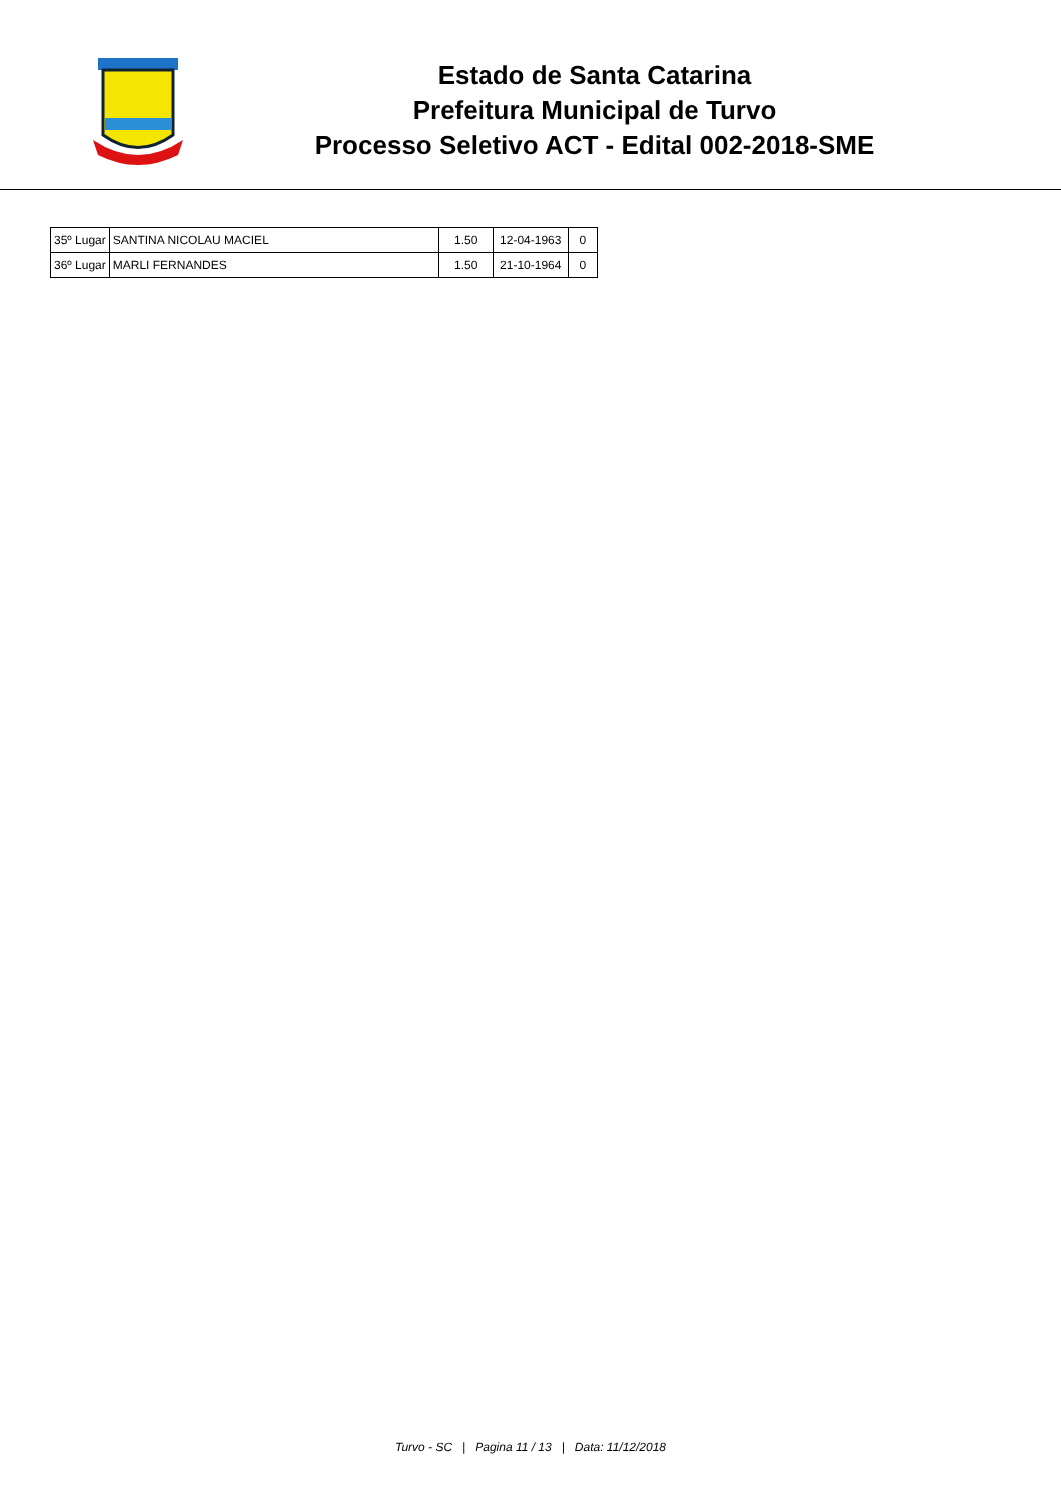Estado de Santa Catarina
Prefeitura Municipal de Turvo
Processo Seletivo ACT - Edital 002-2018-SME
| 35º Lugar | SANTINA NICOLAU MACIEL | 1.50 | 12-04-1963 | 0 |
| 36º Lugar | MARLI FERNANDES | 1.50 | 21-10-1964 | 0 |
Turvo - SC | Pagina 11 / 13 | Data: 11/12/2018